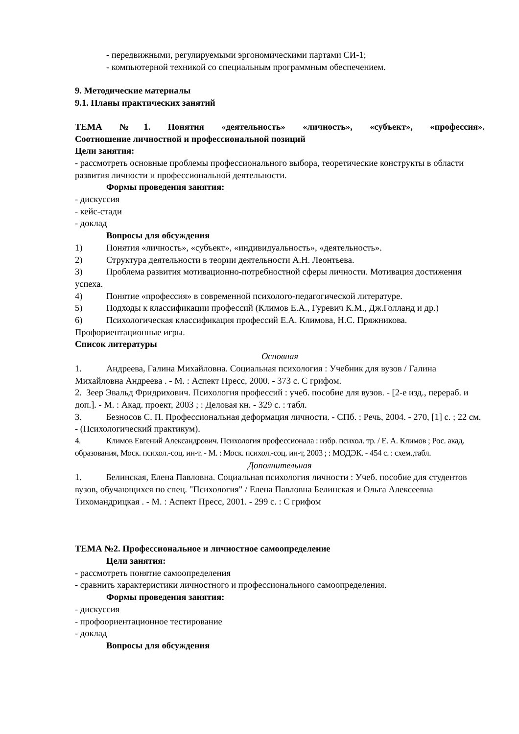- передвижными, регулируемыми эргономическими партами СИ-1;
- компьютерной техникой со специальным программным обеспечением.
9. Методические материалы
9.1. Планы практических занятий
ТЕМА №1. Понятия «деятельность» «личность», «субъект», «профессия».
Соотношение личностной и профессиональной позиций
Цели занятия:
- рассмотреть основные проблемы профессионального выбора, теоретические конструкты в области развития личности и профессиональной деятельности.
Формы проведения занятия:
- дискуссия
- кейс-стади
- доклад
Вопросы для обсуждения
1) Понятия «личность», «субъект», «индивидуальность», «деятельность».
2) Структура деятельности в теории деятельности А.Н. Леонтьева.
3) Проблема развития мотивационно-потребностной сферы личности. Мотивация достижения успеха.
4) Понятие «профессия» в современной психолого-педагогической литературе.
5) Подходы к классификации профессий (Климов Е.А., Гуревич К.М., Дж.Голланд и др.)
6) Психологическая классификация профессий Е.А. Климова, Н.С. Пряжникова. Профориентационные игры.
Список литературы
Основная
1. Андреева, Галина Михайловна. Социальная психология : Учебник для вузов / Галина Михайловна Андреева . - М. : Аспект Пресс, 2000. - 373 с. С грифом.
2. Зеер Эвальд Фридрихович. Психология профессий : учеб. пособие для вузов. - [2-е изд., перераб. и доп.]. - М. : Акад. проект, 2003 ; : Деловая кн. - 329 с. : табл.
3. Безносов С. П. Профессиональная деформация личности. - СПб. : Речь, 2004. - 270, [1] с. ; 22 см. - (Психологический практикум).
4. Климов Евгений Александрович. Психология профессионала : избр. психол. тр. / Е. А. Климов ; Рос. акад. образования, Моск. психол.-соц. ин-т. - М. : Моск. психол.-соц. ин-т, 2003 ; : МОДЭК. - 454 с. : схем.,табл.
Дополнительная
1. Белинская, Елена Павловна. Социальная психология личности : Учеб. пособие для студентов вузов, обучающихся по спец. "Психология" / Елена Павловна Белинская и Ольга Алексеевна Тихомандрицкая . - М. : Аспект Пресс, 2001. - 299 с. : С грифом
ТЕМА №2. Профессиональное и личностное самоопределение
Цели занятия:
- рассмотреть понятие самоопределения
- сравнить характеристики личностного и профессионального самоопределения.
Формы проведения занятия:
- дискуссия
- профоориентационное тестирование
- доклад
Вопросы для обсуждения